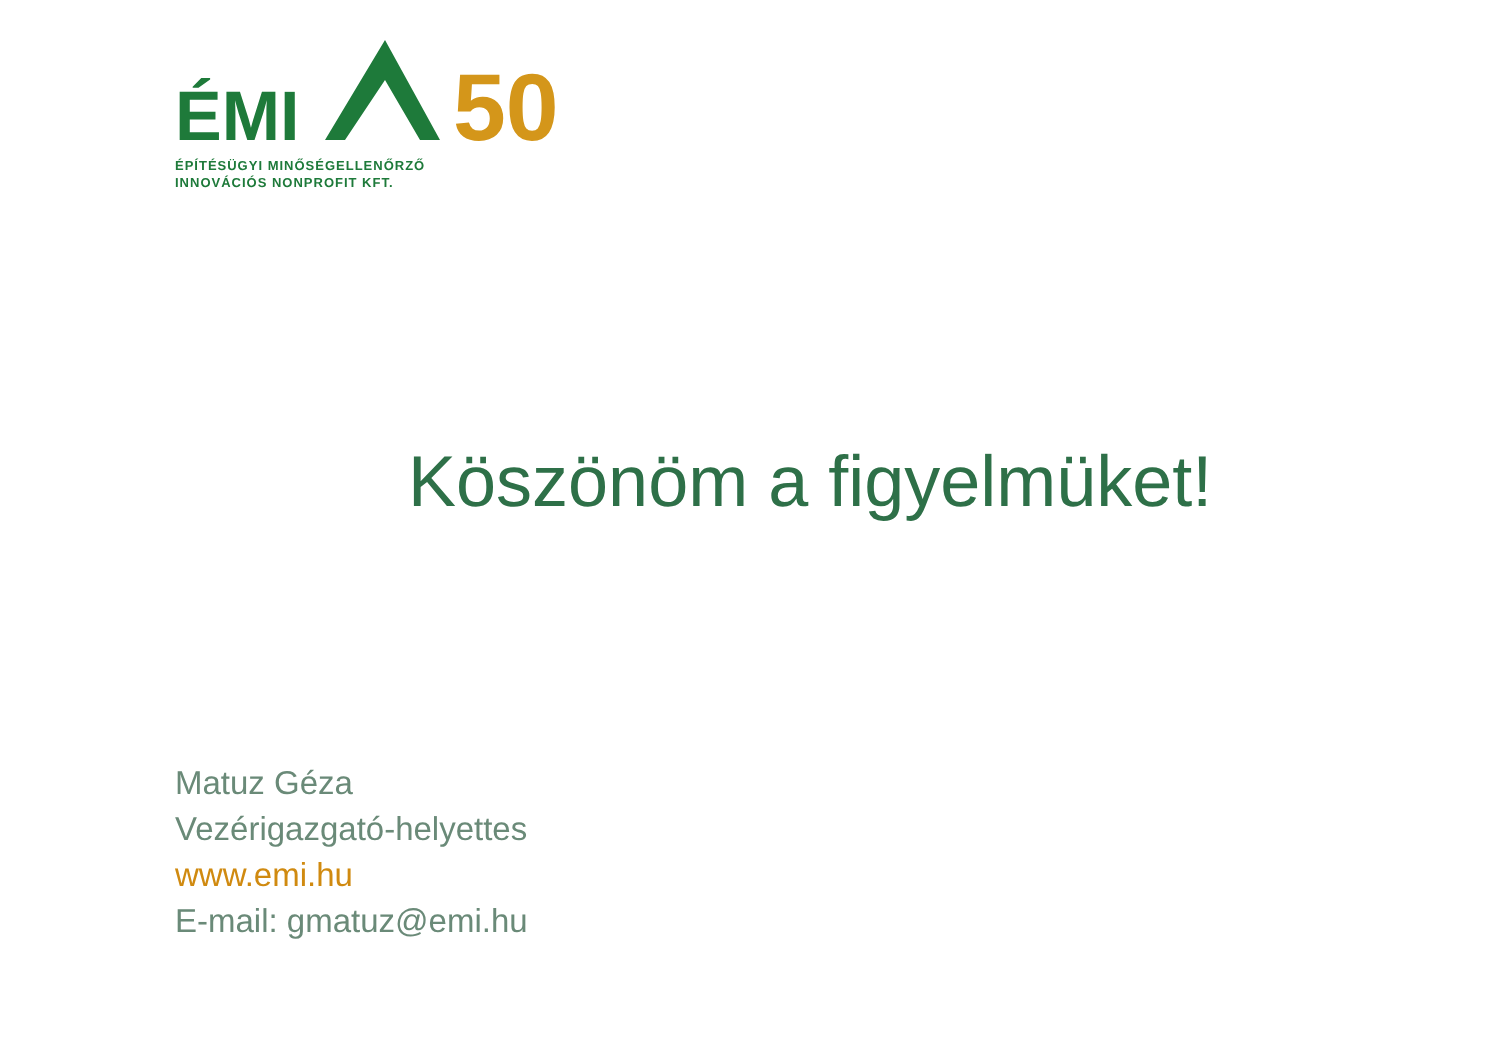ÉMI
50
ÉPÍTÉSÜGYI MINŐSÉGELLENŐRZŐ
INNOVÁCIÓS NONPROFIT KFT.
Köszönöm a figyelmüket!
Matuz Géza
Vezérigazgató-helyettes
www.emi.hu
E-mail: gmatuz@emi.hu